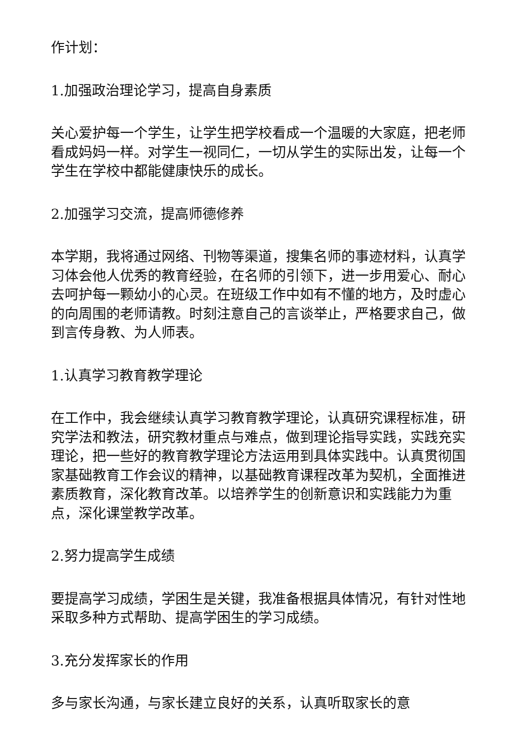作计划：
1.加强政治理论学习，提高自身素质
关心爱护每一个学生，让学生把学校看成一个温暖的大家庭，把老师看成妈妈一样。对学生一视同仁，一切从学生的实际出发，让每一个学生在学校中都能健康快乐的成长。
2.加强学习交流，提高师德修养
本学期，我将通过网络、刊物等渠道，搜集名师的事迹材料，认真学习体会他人优秀的教育经验，在名师的引领下，进一步用爱心、耐心去呵护每一颗幼小的心灵。在班级工作中如有不懂的地方，及时虚心的向周围的老师请教。时刻注意自己的言谈举止，严格要求自己，做到言传身教、为人师表。
1.认真学习教育教学理论
在工作中，我会继续认真学习教育教学理论，认真研究课程标准，研究学法和教法，研究教材重点与难点，做到理论指导实践，实践充实理论，把一些好的教育教学理论方法运用到具体实践中。认真贯彻国家基础教育工作会议的精神，以基础教育课程改革为契机，全面推进素质教育，深化教育改革。以培养学生的创新意识和实践能力为重点，深化课堂教学改革。
2.努力提高学生成绩
要提高学习成绩，学困生是关键，我准备根据具体情况，有针对性地采取多种方式帮助、提高学困生的学习成绩。
3.充分发挥家长的作用
多与家长沟通，与家长建立良好的关系，认真听取家长的意